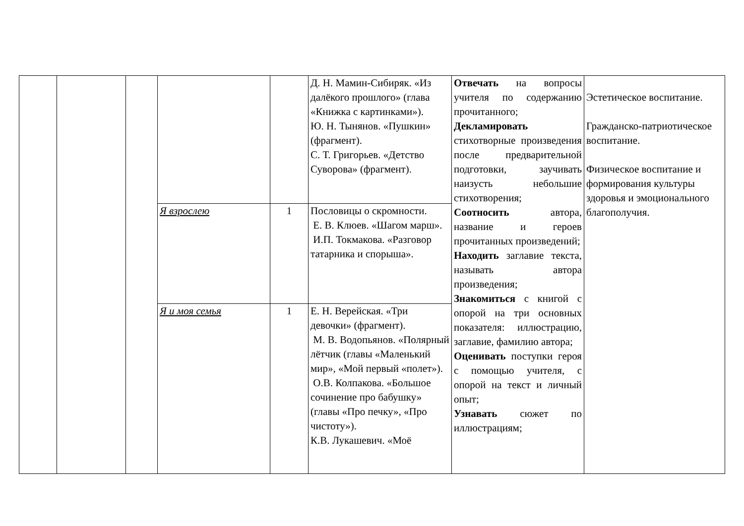| | | | | | Д. Н. Мамин-Сибиряк. «Из далёкого прошлого» (глава «Книжка с картинками»). Ю. Н. Тынянов. «Пушкин» (фрагмент). С. Т. Григорьев. «Детство Суворова» (фрагмент). | Отвечать на вопросы учителя по содержанию прочитанного; Декламировать стихотворные произведения после предварительной подготовки, заучивать наизусть небольшие стихотворения; Соотносить автора, название и героев прочитанных произведений; Находить заглавие текста, называть автора произведения; Знакомиться с книгой с опорой на три основных показателя: иллюстрацию, заглавие, фамилию автора; Оценивать поступки героя с помощью учителя, с опорой на текст и личный опыт; Узнавать сюжет по иллюстрациям; | Эстетическое воспитание. Гражданско-патриотическое воспитание. Физическое воспитание и формирования культуры здоровья и эмоционального благополучия. |
| | | | Я взрослею | 1 | Пословицы о скромности. Е. В. Клюев. «Шагом марш». И.П. Токмакова. «Разговор татарника и спорыша». | | |
| | | | Я и моя семья | 1 | Е. Н. Верейская. «Три девочки» (фрагмент). М. В. Водопьянов. «Полярный лётчик (главы «Маленький мир», «Мой первый «полет»). О.В. Колпакова. «Большое сочинение про бабушку» (главы «Про печку», «Про чистоту»). К.В. Лукашевич. «Моё | | |